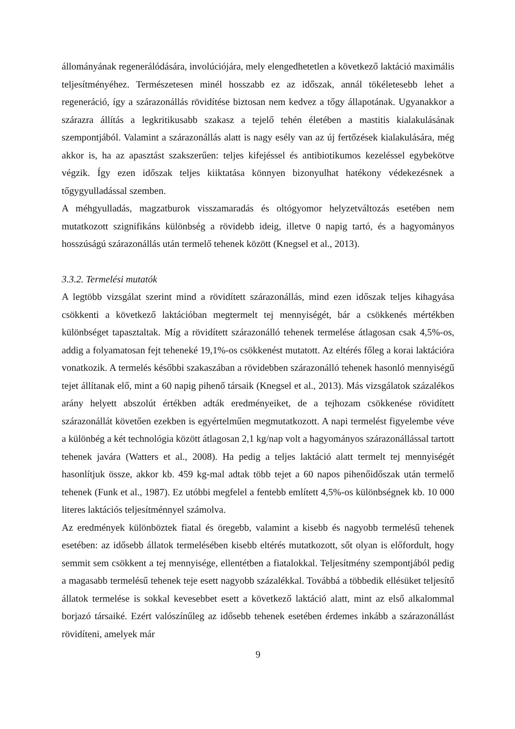állományának regenerálódására, involúciójára, mely elengedhetetlen a következő laktáció maximális teljesítményéhez. Természetesen minél hosszabb ez az időszak, annál tökéletesebb lehet a regeneráció, így a szárazonállás rövidítése biztosan nem kedvez a tőgy állapotának. Ugyanakkor a szárazra állítás a legkritikusabb szakasz a tejelő tehén életében a mastitis kialakulásának szempontjából. Valamint a szárazonállás alatt is nagy esély van az új fertőzések kialakulására, még akkor is, ha az apasztást szakszerűen: teljes kifejéssel és antibiotikumos kezeléssel egybekötve végzik. Így ezen időszak teljes kiiktatása könnyen bizonyulhat hatékony védekezésnek a tőgygyulladással szemben.
A méhgyulladás, magzatburok visszamaradás és oltógyomor helyzetváltozás esetében nem mutatkozott szignifikáns különbség a rövidebb ideig, illetve 0 napig tartó, és a hagyományos hosszúságú szárazonállás után termelő tehenek között (Knegsel et al., 2013).
3.3.2. Termelési mutatók
A legtöbb vizsgálat szerint mind a rövidített szárazonállás, mind ezen időszak teljes kihagyása csökkenti a következő laktációban megtermelt tej mennyiségét, bár a csökkenés mértékben különbséget tapasztaltak. Míg a rövidített szárazonálló tehenek termelése átlagosan csak 4,5%-os, addig a folyamatosan fejt teheneké 19,1%-os csökkenést mutatott. Az eltérés főleg a korai laktációra vonatkozik. A termelés későbbi szakaszában a rövidebben szárazonálló tehenek hasonló mennyiségű tejet állítanak elő, mint a 60 napig pihenő társaik (Knegsel et al., 2013). Más vizsgálatok százalékos arány helyett abszolút értékben adták eredményeiket, de a tejhozam csökkenése rövidített szárazonállát követően ezekben is egyértelműen megmutatkozott. A napi termelést figyelembe véve a különbég a két technológia között átlagosan 2,1 kg/nap volt a hagyományos szárazonállással tartott tehenek javára (Watters et al., 2008). Ha pedig a teljes laktáció alatt termelt tej mennyiségét hasonlítjuk össze, akkor kb. 459 kg-mal adtak több tejet a 60 napos pihenőidőszak után termelő tehenek (Funk et al., 1987). Ez utóbbi megfelel a fentebb említett 4,5%-os különbségnek kb. 10 000 literes laktációs teljesítménnyel számolva.
Az eredmények különböztek fiatal és öregebb, valamint a kisebb és nagyobb termelésű tehenek esetében: az idősebb állatok termelésében kisebb eltérés mutatkozott, sőt olyan is előfordult, hogy semmit sem csökkent a tej mennyisége, ellentétben a fiatalokkal. Teljesítmény szempontjából pedig a magasabb termelésű tehenek teje esett nagyobb százalékkal. Továbbá a többedik ellésüket teljesítő állatok termelése is sokkal kevesebbet esett a következő laktáció alatt, mint az első alkalommal borjazó társaiké. Ezért valószínűleg az idősebb tehenek esetében érdemes inkább a szárazonállást rövidíteni, amelyek már
9